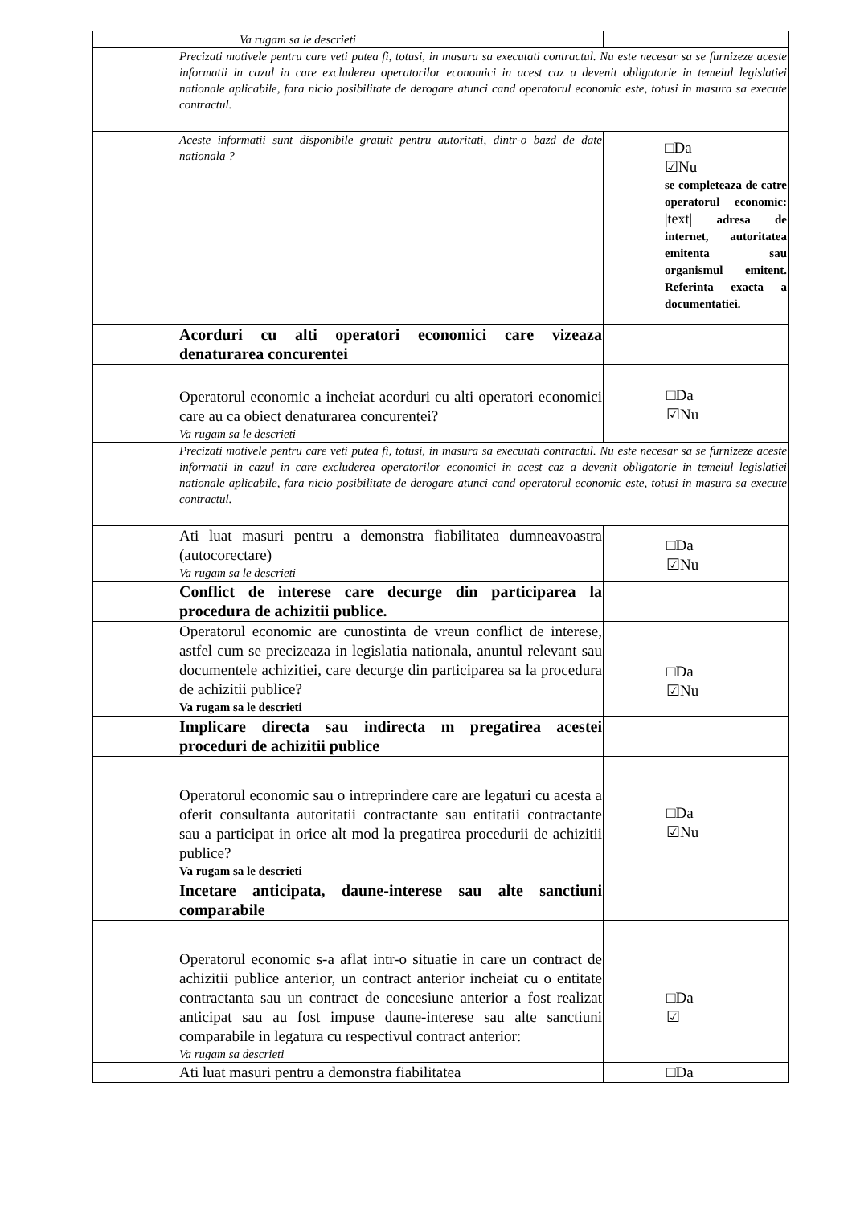| | Va rugam sa le descrieti | |
| | Precizati motivele pentru care veti putea fi, totusi, in masura sa executati contractul. Nu este necesar sa se furnizeze aceste informatii in cazul in care excluderea operatorilor economici in acest caz a devenit obligatorie in temeiul legislatiei nationale aplicabile, fara nicio posibilitate de derogare atunci cand operatorul economic este, totusi in masura sa execute contractul. | |
| | Aceste informatii sunt disponibile gratuit pentru autoritati, dintr-o bazd de date nationala ? | □Da ☑Nu se completeaza de catre operatorul economic: /text/ adresa de internet, autoritatea emitenta sau organismul emitent. Referinta exacta a documentatiei. |
| | Acorduri cu alti operatori economici care vizeaza denaturarea concurentei | |
| | Operatorul economic a incheiat acorduri cu alti operatori economici care au ca obiect denaturarea concurentei? Va rugam sa le descrieti | □Da ☑Nu |
| | Precizati motivele pentru care veti putea fi, totusi, in masura sa executati contractul. Nu este necesar sa se furnizeze aceste informatii in cazul in care excluderea operatorilor economici in acest caz a devenit obligatorie in temeiul legislatiei nationale aplicabile, fara nicio posibilitate de derogare atunci cand operatorul economic este, totusi in masura sa execute contractul. | |
| | Ati luat masuri pentru a demonstra fiabilitatea dumneavoastra (autocorectare) Va rugam sa le descrieti | □Da ☑Nu |
| | Conflict de interese care decurge din participarea la procedura de achizitii publice. | |
| | Operatorul economic are cunostinta de vreun conflict de interese, astfel cum se precizeaza in legislatia nationala, anuntul relevant sau documentele achizitiei, care decurge din participarea sa la procedura de achizitii publice? Va rugam sa le descrieti | □Da ☑Nu |
| | Implicare directa sau indirecta m pregatirea acestei proceduri de achizitii publice | |
| | Operatorul economic sau o intreprindere care are legaturi cu acesta a oferit consultanta autoritatii contractante sau entitatii contractante sau a participat in orice alt mod la pregatirea procedurii de achizitii publice? Va rugam sa le descrieti | □Da ☑Nu |
| | Incetare anticipata, daune-interese sau alte sanctiuni comparabile | |
| | Operatorul economic s-a aflat intr-o situatie in care un contract de achizitii publice anterior, un contract anterior incheiat cu o entitate contractanta sau un contract de concesiune anterior a fost realizat anticipat sau au fost impuse daune-interese sau alte sanctiuni comparabile in legatura cu respectivul contract anterior: Va rugam sa descrieti | □Da ☑ |
| | Ati luat masuri pentru a demonstra fiabilitatea | □Da |